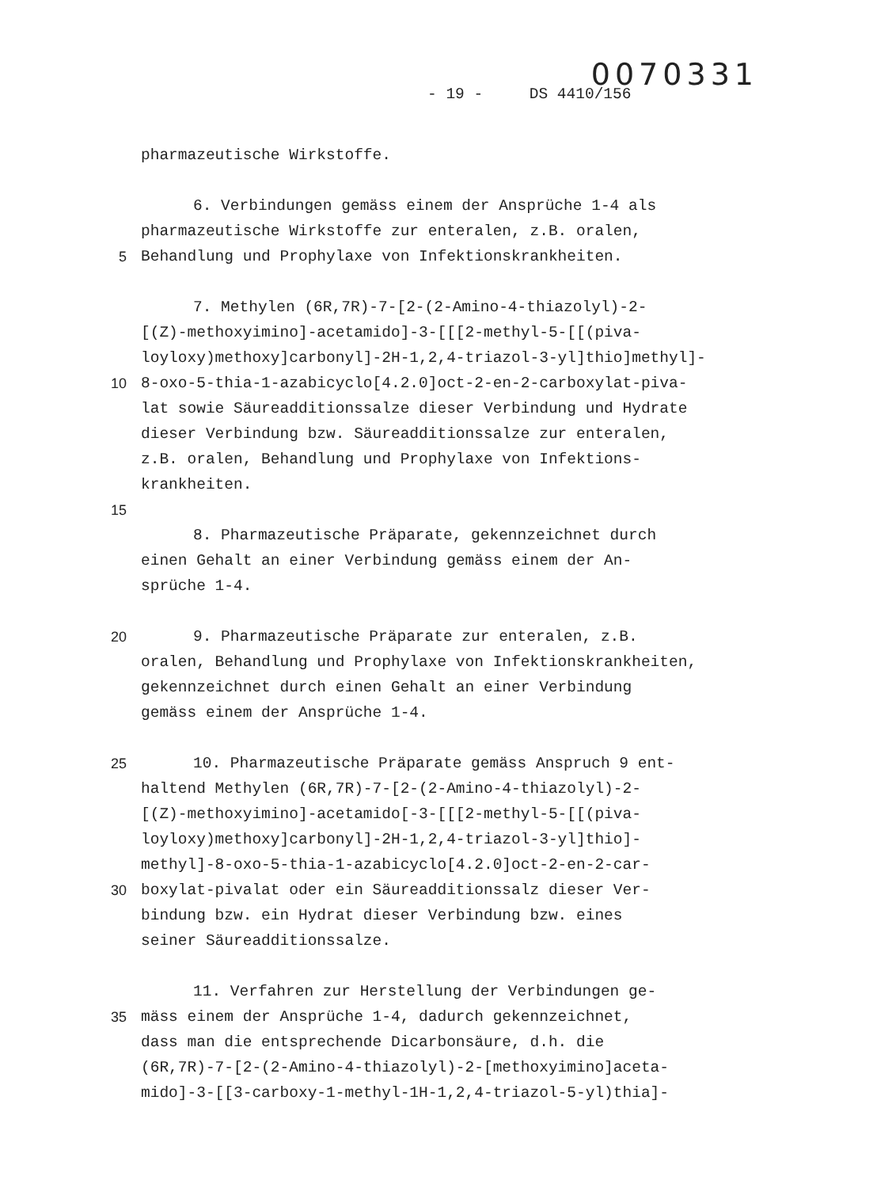0070331
- 19 - DS 4410/156
pharmazeutische Wirkstoffe.
6. Verbindungen gemäss einem der Ansprüche 1-4 als
pharmazeutische Wirkstoffe zur enteralen, z.B. oralen,
5 Behandlung und Prophylaxe von Infektionskrankheiten.
7. Methylen (6R,7R)-7-[2-(2-Amino-4-thiazolyl)-2-
[(Z)-methoxyimino]-acetamido]-3-[[[2-methyl-5-[[(piva-
loyloxy)methoxy]carbonyl]-2H-1,2,4-triazol-3-yl]thio]methyl]-
10 8-oxo-5-thia-1-azabicyclo[4.2.0]oct-2-en-2-carboxylat-piva-
lat sowie Säureadditionssalze dieser Verbindung und Hydrate
dieser Verbindung bzw. Säureadditionssalze zur enteralen,
z.B. oralen, Behandlung und Prophylaxe von Infektions-
krankheiten.
15
8. Pharmazeutische Präparate, gekennzeichnet durch
einen Gehalt an einer Verbindung gemäss einem der An-
sprüche 1-4.
20 9. Pharmazeutische Präparate zur enteralen, z.B.
oralen, Behandlung und Prophylaxe von Infektionskrankheiten,
gekennzeichnet durch einen Gehalt an einer Verbindung
gemäss einem der Ansprüche 1-4.
25 10. Pharmazeutische Präparate gemäss Anspruch 9 ent-
haltend Methylen (6R,7R)-7-[2-(2-Amino-4-thiazolyl)-2-
[(Z)-methoxyimino]-acetamido[-3-[[[2-methyl-5-[[(piva-
loyloxy)methoxy]carbonyl]-2H-1,2,4-triazol-3-yl]thio]-
methyl]-8-oxo-5-thia-1-azabicyclo[4.2.0]oct-2-en-2-car-
30 boxylat-pivalat oder ein Säureadditionssalz dieser Ver-
bindung bzw. ein Hydrat dieser Verbindung bzw. eines
seiner Säureadditionssalze.
11. Verfahren zur Herstellung der Verbindungen ge-
35 mäss einem der Ansprüche 1-4, dadurch gekennzeichnet,
dass man die entsprechende Dicarbonsäure, d.h. die
(6R,7R)-7-[2-(2-Amino-4-thiazolyl)-2-[methoxyimino]aceta-
mido]-3-[[3-carboxy-1-methyl-1H-1,2,4-triazol-5-yl)thia]-